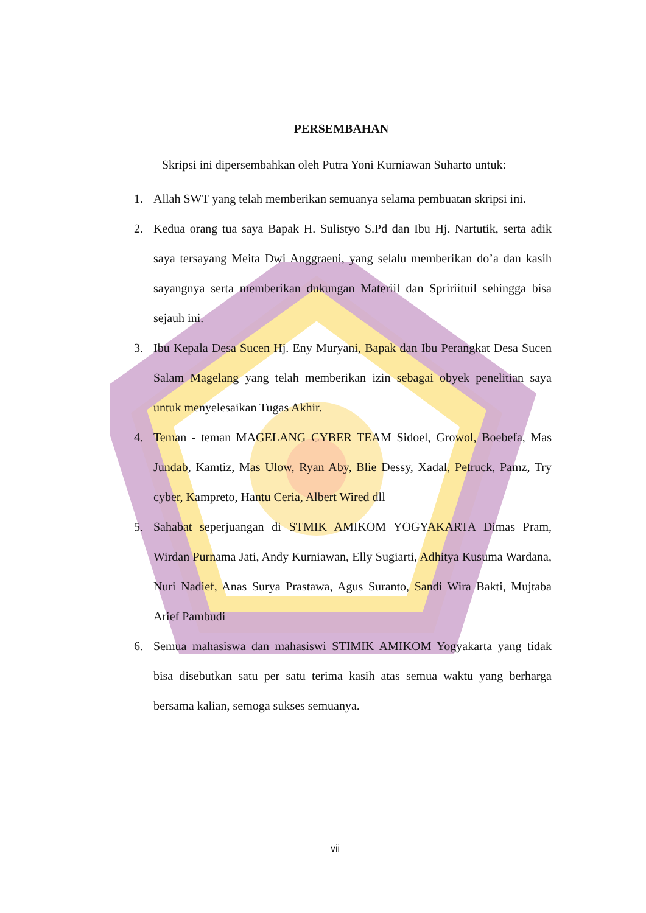PERSEMBAHAN
Skripsi ini dipersembahkan oleh Putra Yoni Kurniawan Suharto untuk:
1. Allah SWT yang telah memberikan semuanya selama pembuatan skripsi ini.
2. Kedua orang tua saya Bapak H. Sulistyo S.Pd dan Ibu Hj. Nartutik, serta adik saya tersayang Meita Dwi Anggraeni, yang selalu memberikan do’a dan kasih sayangnya serta memberikan dukungan Materiil dan Spririituil sehingga bisa sejauh ini.
3. Ibu Kepala Desa Sucen Hj. Eny Muryani, Bapak dan Ibu Perangkat Desa Sucen Salam Magelang yang telah memberikan izin sebagai obyek penelitian saya untuk menyelesaikan Tugas Akhir.
4. Teman - teman MAGELANG CYBER TEAM Sidoel, Growol, Boebefa, Mas Jundab, Kamtiz, Mas Ulow, Ryan Aby, Blie Dessy, Xadal, Petruck, Pamz, Try cyber, Kampreto, Hantu Ceria, Albert Wired dll
5. Sahabat seperjuangan di STMIK AMIKOM YOGYAKARTA Dimas Pram, Wirdan Purnama Jati, Andy Kurniawan, Elly Sugiarti, Adhitya Kusuma Wardana, Nuri Nadief, Anas Surya Prastawa, Agus Suranto, Sandi Wira Bakti, Mujtaba Arief Pambudi
6. Semua mahasiswa dan mahasiswi STIMIK AMIKOM Yogyakarta yang tidak bisa disebutkan satu per satu terima kasih atas semua waktu yang berharga bersama kalian, semoga sukses semuanya.
vii